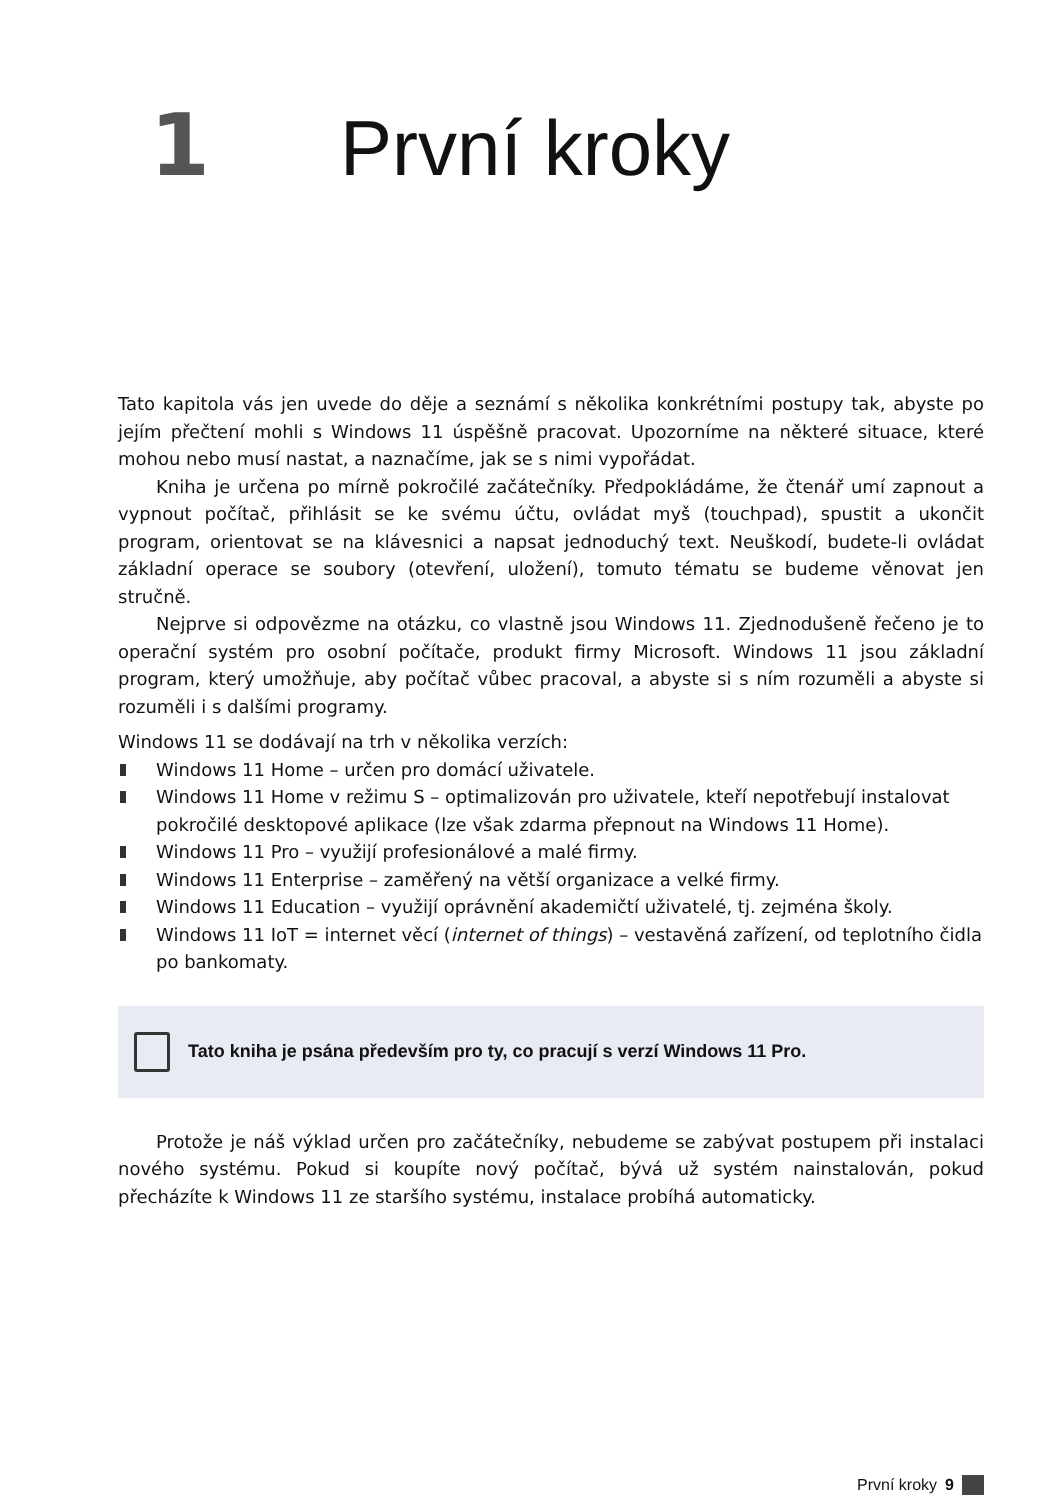1 První kroky
Tato kapitola vás jen uvede do děje a seznámí s několika konkrétními postupy tak, abyste po jejím přečtení mohli s Windows 11 úspěšně pracovat. Upozorníme na některé situace, které mohou nebo musí nastat, a naznačíme, jak se s nimi vypořádat.
Kniha je určena po mírně pokročilé začátečníky. Předpokládáme, že čtenář umí zapnout a vypnout počítač, přihlásit se ke svému účtu, ovládat myš (touchpad), spustit a ukončit program, orientovat se na klávesnici a napsat jednoduchý text. Neuškodí, budete-li ovládat základní operace se soubory (otevření, uložení), tomuto tématu se budeme věnovat jen stručně.
Nejprve si odpovězme na otázku, co vlastně jsou Windows 11. Zjednodušeně řečeno je to operační systém pro osobní počítače, produkt firmy Microsoft. Windows 11 jsou základní program, který umožňuje, aby počítač vůbec pracoval, a abyste si s ním rozuměli a abyste si rozuměli i s dalšími programy.
Windows 11 se dodávají na trh v několika verzích:
Windows 11 Home – určen pro domácí uživatele.
Windows 11 Home v režimu S – optimalizován pro uživatele, kteří nepotřebují instalovat pokročilé desktopové aplikace (lze však zdarma přepnout na Windows 11 Home).
Windows 11 Pro – využijí profesionálové a malé firmy.
Windows 11 Enterprise – zaměřený na větší organizace a velké firmy.
Windows 11 Education – využijí oprávnění akademičtí uživatelé, tj. zejména školy.
Windows 11 IoT = internet věcí (internet of things) – vestavěná zařízení, od teplotního čidla po bankomaty.
Tato kniha je psána především pro ty, co pracují s verzí Windows 11 Pro.
Protože je náš výklad určen pro začátečníky, nebudeme se zabývat postupem při instalaci nového systému. Pokud si koupíte nový počítač, bývá už systém nainstalován, pokud přecházíte k Windows 11 ze staršího systému, instalace probíhá automaticky.
První kroky 9